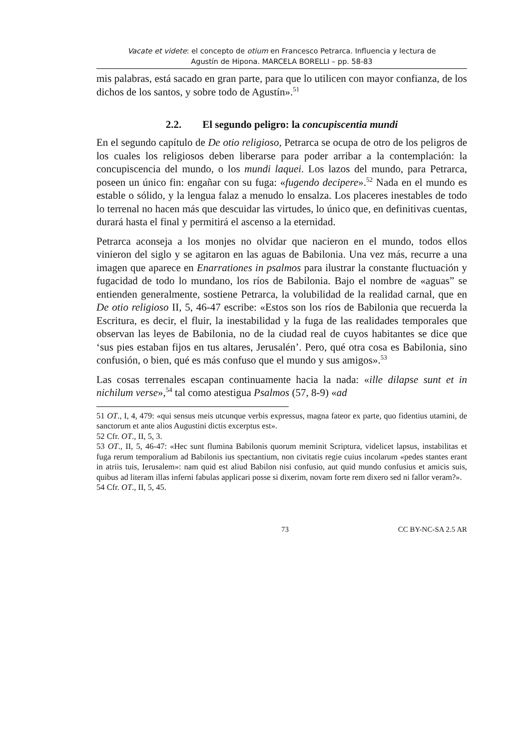Vacate et videte: el concepto de otium en Francesco Petrarca. Influencia y lectura de
Agustín de Hipona. MARCELA BORELLI – pp. 58-83
mis palabras, está sacado en gran parte, para que lo utilicen con mayor confianza, de los dichos de los santos, y sobre todo de Agustín».<sup>51</sup>
2.2. El segundo peligro: la concupiscentia mundi
En el segundo capítulo de De otio religioso, Petrarca se ocupa de otro de los peligros de los cuales los religiosos deben liberarse para poder arribar a la contemplación: la concupiscencia del mundo, o los mundi laquei. Los lazos del mundo, para Petrarca, poseen un único fin: engañar con su fuga: «fugendo decipere».<sup>52</sup> Nada en el mundo es estable o sólido, y la lengua falaz a menudo lo ensalza. Los placeres inestables de todo lo terrenal no hacen más que descuidar las virtudes, lo único que, en definitivas cuentas, durará hasta el final y permitirá el ascenso a la eternidad.
Petrarca aconseja a los monjes no olvidar que nacieron en el mundo, todos ellos vinieron del siglo y se agitaron en las aguas de Babilonia. Una vez más, recurre a una imagen que aparece en Enarrationes in psalmos para ilustrar la constante fluctuación y fugacidad de todo lo mundano, los ríos de Babilonia. Bajo el nombre de «aguas” se entienden generalmente, sostiene Petrarca, la volubilidad de la realidad carnal, que en De otio religioso II, 5, 46-47 escribe: «Estos son los ríos de Babilonia que recuerda la Escritura, es decir, el fluir, la inestabilidad y la fuga de las realidades temporales que observan las leyes de Babilonia, no de la ciudad real de cuyos habitantes se dice que ‘sus pies estaban fijos en tus altares, Jerusalén’. Pero, qué otra cosa es Babilonia, sino confusión, o bien, qué es más confuso que el mundo y sus amigos».<sup>53</sup>
Las cosas terrenales escapan continuamente hacia la nada: «ille dilapse sunt et in nichilum verse»,<sup>54</sup> tal como atestigua Psalmos (57, 8-9) «ad
51 OT., I, 4, 479: «qui sensus meis utcunque verbis expressus, magna fateor ex parte, quo fidentius utamini, de sanctorum et ante alios Augustini dictis excerptus est».
52 Cfr. OT., II, 5, 3.
53 OT., II, 5, 46-47: «Hec sunt flumina Babilonis quorum meminit Scriptura, videlicet lapsus, instabilitas et fuga rerum temporalium ad Babilonis ius spectantium, non civitatis regie cuius incolarum «pedes stantes erant in atriis tuis, Ierusalem»: nam quid est aliud Babilon nisi confusio, aut quid mundo confusius et amicis suis, quibus ad literam illas inferni fabulas applicari posse si dixerim, novam forte rem dixero sed ni fallor veram?».
54 Cfr. OT., II, 5, 45.
73 CC BY-NC-SA 2.5 AR